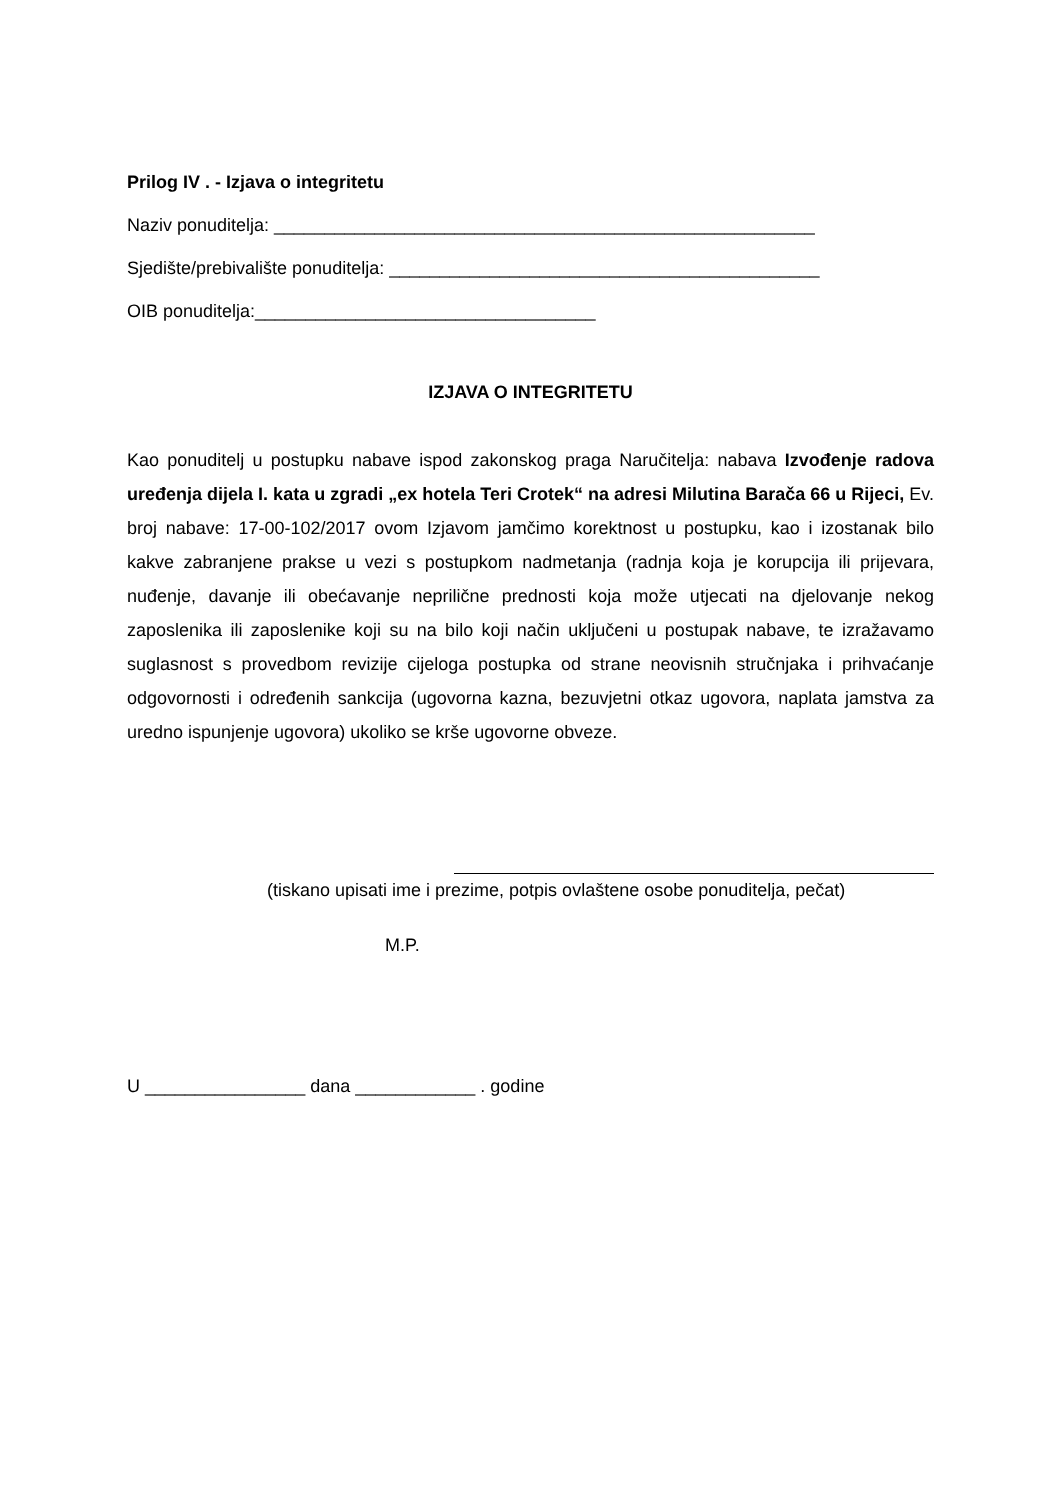Prilog IV . - Izjava o integritetu
Naziv ponuditelja: ______________________________________________________
Sjedište/prebivalište ponuditelja: ___________________________________________
OIB ponuditelja:__________________________________
IZJAVA O INTEGRITETU
Kao ponuditelj u postupku nabave ispod zakonskog praga Naručitelja: nabava Izvođenje radova uređenja dijela I. kata u zgradi „ex hotela Teri Crotek“ na adresi Milutina Barača 66 u Rijeci, Ev. broj nabave: 17-00-102/2017 ovom Izjavom jamčimo korektnost u postupku, kao i izostanak bilo kakve zabranjene prakse u vezi s postupkom nadmetanja (radnja koja je korupcija ili prijevara, nuđenje, davanje ili obećavanje neprilične prednosti koja može utjecati na djelovanje nekog zaposlenika ili zaposlenike koji su na bilo koji način uključeni u postupak nabave, te izražavamo suglasnost s provedbom revizije cijeloga postupka od strane neovisnih stručnjaka i prihvaćanje odgovornosti i određenih sankcija (ugovorna kazna, bezuvjetni otkaz ugovora, naplata jamstva za uredno ispunjenje ugovora) ukoliko se krše ugovorne obveze.
(tiskano upisati ime i prezime, potpis ovlaštene osobe ponuditelja, pečat)
M.P.
U ________________ dana ____________ . godine